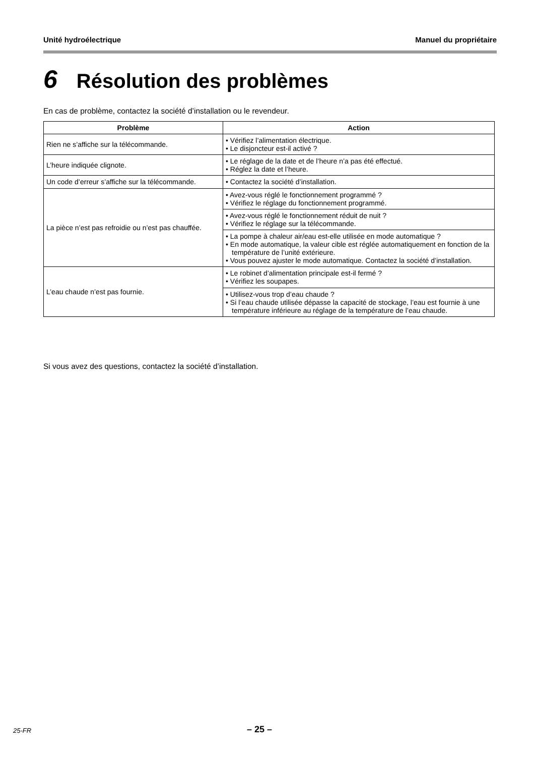Unité hydroélectrique Manuel du propriétaire
6 Résolution des problèmes
En cas de problème, contactez la société d’installation ou le revendeur.
| Problème | Action |
| --- | --- |
| Rien ne s’affiche sur la télécommande. | • Vérifiez l’alimentation électrique. • Le disjoncteur est-il activé ? |
| L’heure indiquée clignote. | • Le réglage de la date et de l’heure n’a pas été effectué. • Réglez la date et l’heure. |
| Un code d’erreur s’affiche sur la télécommande. | • Contactez la société d’installation. |
| La pièce n’est pas refroidie ou n’est pas chauffée. | • Avez-vous réglé le fonctionnement programmé ? • Vérifiez le réglage du fonctionnement programmé. |
| | • Avez-vous réglé le fonctionnement réduit de nuit ? • Vérifiez le réglage sur la télécommande. |
| | • La pompe à chaleur air/eau est-elle utilisée en mode automatique ? • En mode automatique, la valeur cible est réglée automatiquement en fonction de la température de l’unité extérieure. • Vous pouvez ajuster le mode automatique. Contactez la société d’installation. |
| L’eau chaude n’est pas fournie. | • Le robinet d’alimentation principale est-il fermé ? • Vérifiez les soupapes. |
| | • Utilisez-vous trop d’eau chaude ? • Si l’eau chaude utilisée dépasse la capacité de stockage, l’eau est fournie à une température inférieure au réglage de la température de l’eau chaude. |
Si vous avez des questions, contactez la société d’installation.
25-FR – 25 –